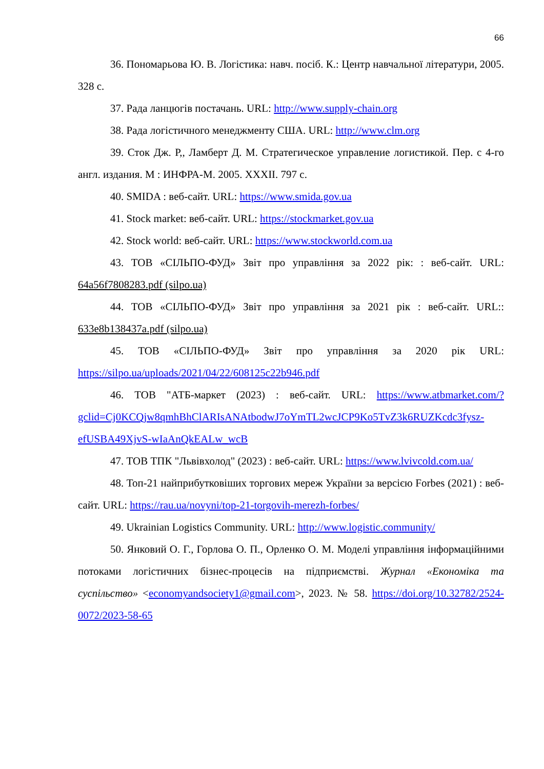66
36. Пономарьова Ю. В. Логістика: навч. посіб. К.: Центр навчальної літератури, 2005. 328 с.
37. Рада ланцюгів постачань. URL: http://www.supply-chain.org
38. Рада логістичного менеджменту США. URL: http://www.clm.org
39. Сток Дж. Р,, Ламберт Д. М. Стратегическое управление логистикой. Пер. с 4-го англ. издания. М : ИНФРА-М. 2005. XXXII. 797 с.
40. SMIDA : веб-сайт. URL: https://www.smida.gov.ua
41. Stock market: веб-сайт. URL: https://stockmarket.gov.ua
42. Stock world: веб-сайт. URL: https://www.stockworld.com.ua
43. ТОВ «СІЛЬПО-ФУД» Звіт про управління за 2022 рік: : веб-сайт. URL: 64a56f7808283.pdf (silpo.ua)
44. ТОВ «СІЛЬПО-ФУД» Звіт про управління за 2021 рік : веб-сайт. URL:: 633e8b138437a.pdf (silpo.ua)
45. ТОВ «СІЛЬПО-ФУД» Звіт про управління за 2020 рік URL: https://silpo.ua/uploads/2021/04/22/608125c22b946.pdf
46. ТОВ "АТБ-маркет (2023) : веб-сайт. URL: https://www.atbmarket.com/?gclid=Cj0KCQjw8qmhBhClARIsANAtbodwJ7oYmTL2wcJCP9Ko5TvZ3k6RUZKcdc3fysz-efUSBA49XjvS-wIaAnQkEALw_wcB
47. ТОВ ТПК "Львівхолод" (2023) : веб-сайт. URL: https://www.lvivcold.com.ua/
48. Топ-21 найприбутковіших торгових мереж України за версією Forbes (2021) : веб-сайт. URL: https://rau.ua/novyni/top-21-torgovih-merezh-forbes/
49. Ukrainian Logistics Community. URL: http://www.logistic.community/
50. Янковий О. Г., Горлова О. П., Орленко О. М. Моделі управління інформаційними потоками логістичних бізнес-процесів на підприємстві. Журнал «Економіка та суспільство» <economyandsociety1@gmail.com>, 2023. № 58. https://doi.org/10.32782/2524-0072/2023-58-65